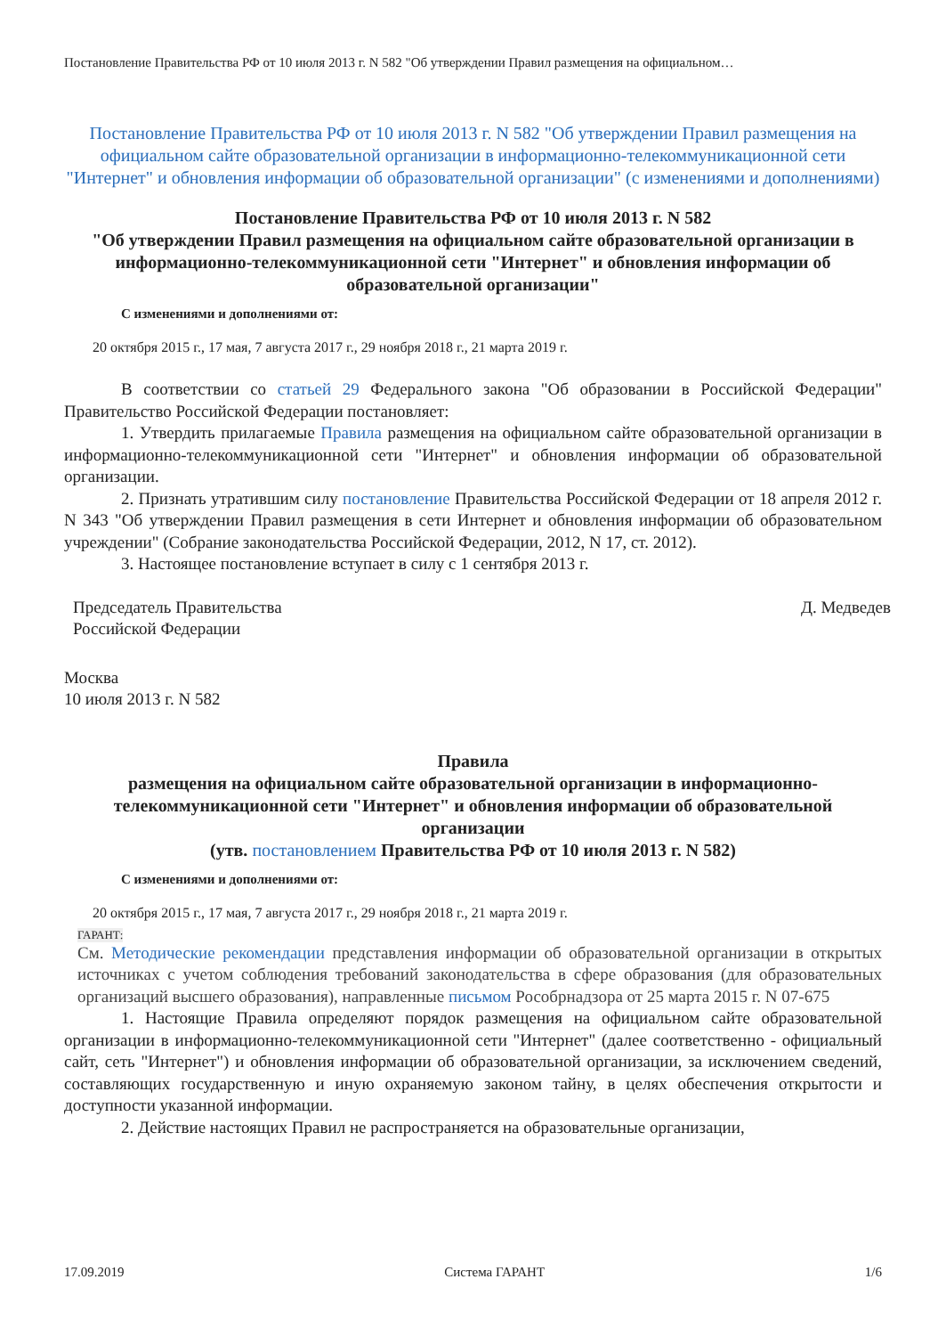Постановление Правительства РФ от 10 июля 2013 г. N 582 "Об утверждении Правил размещения на официальном…
Постановление Правительства РФ от 10 июля 2013 г. N 582 "Об утверждении Правил размещения на официальном сайте образовательной организации в информационно-телекоммуникационной сети "Интернет" и обновления информации об образовательной организации" (с изменениями и дополнениями)
Постановление Правительства РФ от 10 июля 2013 г. N 582
"Об утверждении Правил размещения на официальном сайте образовательной организации в информационно-телекоммуникационной сети "Интернет" и обновления информации об образовательной организации"
С изменениями и дополнениями от:
20 октября 2015 г., 17 мая, 7 августа 2017 г., 29 ноября 2018 г., 21 марта 2019 г.
В соответствии со статьей 29 Федерального закона "Об образовании в Российской Федерации" Правительство Российской Федерации постановляет:
1. Утвердить прилагаемые Правила размещения на официальном сайте образовательной организации в информационно-телекоммуникационной сети "Интернет" и обновления информации об образовательной организации.
2. Признать утратившим силу постановление Правительства Российской Федерации от 18 апреля 2012 г. N 343 "Об утверждении Правил размещения в сети Интернет и обновления информации об образовательном учреждении" (Собрание законодательства Российской Федерации, 2012, N 17, ст. 2012).
3. Настоящее постановление вступает в силу с 1 сентября 2013 г.
Председатель Правительства
Российской Федерации
Д. Медведев
Москва
10 июля 2013 г. N 582
Правила
размещения на официальном сайте образовательной организации в информационно-телекоммуникационной сети "Интернет" и обновления информации об образовательной организации
(утв. постановлением Правительства РФ от 10 июля 2013 г. N 582)
С изменениями и дополнениями от:
20 октября 2015 г., 17 мая, 7 августа 2017 г., 29 ноября 2018 г., 21 марта 2019 г.
ГАРАНТ:
См. Методические рекомендации представления информации об образовательной организации в открытых источниках с учетом соблюдения требований законодательства в сфере образования (для образовательных организаций высшего образования), направленные письмом Рособрнадзора от 25 марта 2015 г. N 07-675
1. Настоящие Правила определяют порядок размещения на официальном сайте образовательной организации в информационно-телекоммуникационной сети "Интернет" (далее соответственно - официальный сайт, сеть "Интернет") и обновления информации об образовательной организации, за исключением сведений, составляющих государственную и иную охраняемую законом тайну, в целях обеспечения открытости и доступности указанной информации.
2. Действие настоящих Правил не распространяется на образовательные организации,
17.09.2019 Система ГАРАНТ 1/6